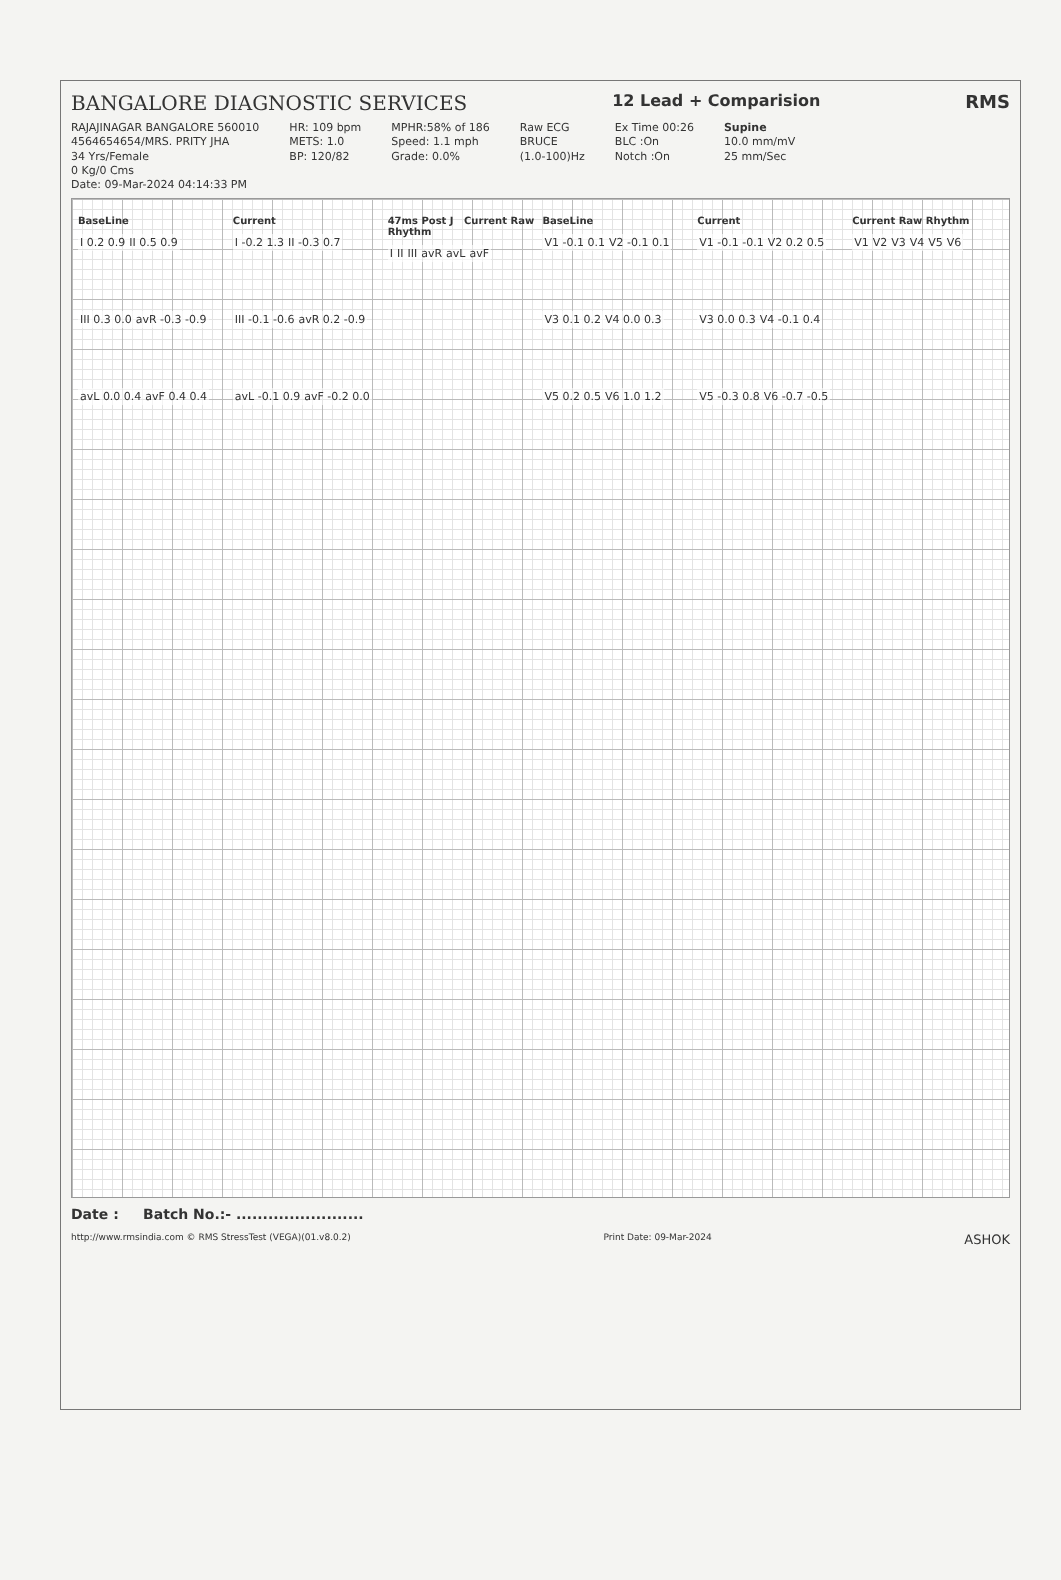BANGALORE DIAGNOSTIC SERVICES
12 Lead + Comparision RMS
RAJAJINAGAR BANGALORE 560010
4564654654/MRS. PRITY JHA
34 Yrs/Female
0 Kg/0 Cms
Date: 09-Mar-2024 04:14:33 PM
HR: 109 bpm
METS: 1.0
BP: 120/82
MPHR:58% of 186
Speed: 1.1 mph
Grade: 0.0%
Raw ECG
BRUCE
(1.0-100)Hz
Ex Time 00:26
BLC :On
Notch :On
Supine
10.0 mm/mV
25 mm/Sec
BaseLine
I 0.2 0.9 II 0.5 0.9 III 0.3 0.0 avR -0.3 -0.9 avL 0.0 0.4 avF 0.4 0.4
Current
I -0.2 1.3 II -0.3 0.7 III -0.1 -0.6 avR 0.2 -0.9 avL -0.1 0.9 avF -0.2 0.0
47ms Post J Current Raw Rhythm
I II III avR avL avF
BaseLine
V1 -0.1 0.1 V2 -0.1 0.1 V3 0.1 0.2 V4 0.0 0.3 V5 0.2 0.5 V6 1.0 1.2
Current
V1 -0.1 -0.1 V2 0.2 0.5 V3 0.0 0.3 V4 -0.1 0.4 V5 -0.3 0.8 V6 -0.7 -0.5
Current Raw Rhythm
V1 V2 V3 V4 V5 V6
Date : Batch No.:- ........................
http://www.rmsindia.com © RMS StressTest (VEGA)(01.v8.0.2) Print Date: 09-Mar-2024 ASHOK